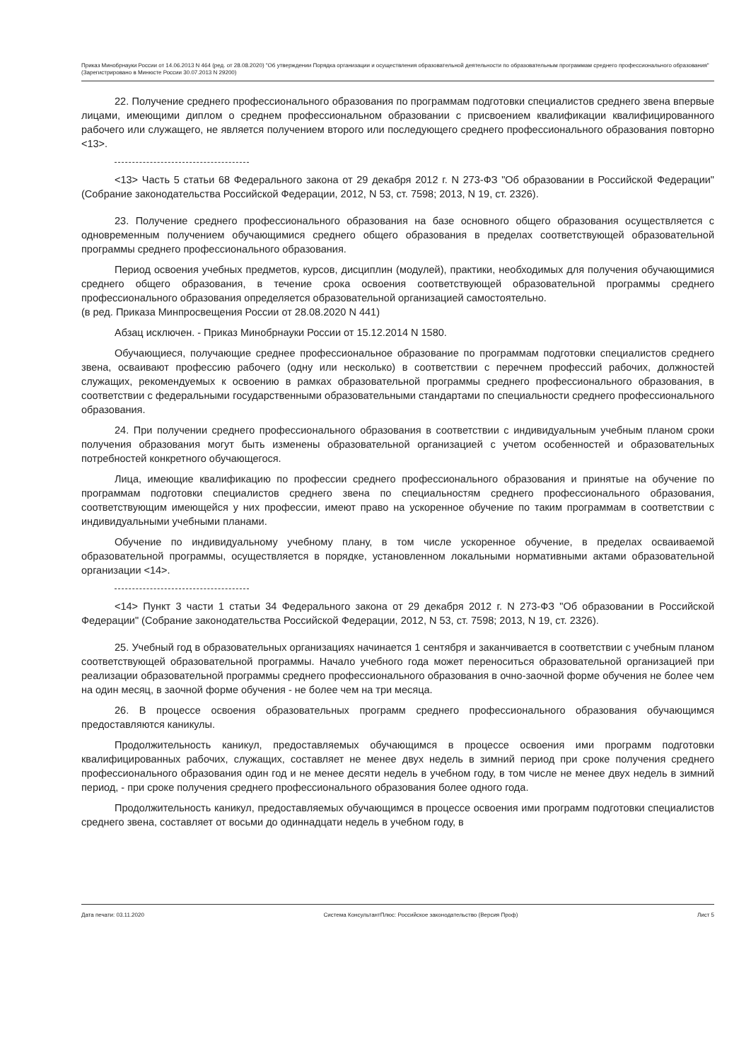Приказ Минобрнауки России от 14.06.2013 N 464 (ред. от 28.08.2020) "Об утверждении Порядка организации и осуществления образовательной деятельности по образовательным программам среднего профессионального образования" (Зарегистрировано в Минюсте России 30.07.2013 N 29200)
22. Получение среднего профессионального образования по программам подготовки специалистов среднего звена впервые лицами, имеющими диплом о среднем профессиональном образовании с присвоением квалификации квалифицированного рабочего или служащего, не является получением второго или последующего среднего профессионального образования повторно <13>.
<13> Часть 5 статьи 68 Федерального закона от 29 декабря 2012 г. N 273-ФЗ "Об образовании в Российской Федерации" (Собрание законодательства Российской Федерации, 2012, N 53, ст. 7598; 2013, N 19, ст. 2326).
23. Получение среднего профессионального образования на базе основного общего образования осуществляется с одновременным получением обучающимися среднего общего образования в пределах соответствующей образовательной программы среднего профессионального образования.
Период освоения учебных предметов, курсов, дисциплин (модулей), практики, необходимых для получения обучающимися среднего общего образования, в течение срока освоения соответствующей образовательной программы среднего профессионального образования определяется образовательной организацией самостоятельно.
(в ред. Приказа Минпросвещения России от 28.08.2020 N 441)
Абзац исключен. - Приказ Минобрнауки России от 15.12.2014 N 1580.
Обучающиеся, получающие среднее профессиональное образование по программам подготовки специалистов среднего звена, осваивают профессию рабочего (одну или несколько) в соответствии с перечнем профессий рабочих, должностей служащих, рекомендуемых к освоению в рамках образовательной программы среднего профессионального образования, в соответствии с федеральными государственными образовательными стандартами по специальности среднего профессионального образования.
24. При получении среднего профессионального образования в соответствии с индивидуальным учебным планом сроки получения образования могут быть изменены образовательной организацией с учетом особенностей и образовательных потребностей конкретного обучающегося.
Лица, имеющие квалификацию по профессии среднего профессионального образования и принятые на обучение по программам подготовки специалистов среднего звена по специальностям среднего профессионального образования, соответствующим имеющейся у них профессии, имеют право на ускоренное обучение по таким программам в соответствии с индивидуальными учебными планами.
Обучение по индивидуальному учебному плану, в том числе ускоренное обучение, в пределах осваиваемой образовательной программы, осуществляется в порядке, установленном локальными нормативными актами образовательной организации <14>.
<14> Пункт 3 части 1 статьи 34 Федерального закона от 29 декабря 2012 г. N 273-ФЗ "Об образовании в Российской Федерации" (Собрание законодательства Российской Федерации, 2012, N 53, ст. 7598; 2013, N 19, ст. 2326).
25. Учебный год в образовательных организациях начинается 1 сентября и заканчивается в соответствии с учебным планом соответствующей образовательной программы. Начало учебного года может переноситься образовательной организацией при реализации образовательной программы среднего профессионального образования в очно-заочной форме обучения не более чем на один месяц, в заочной форме обучения - не более чем на три месяца.
26. В процессе освоения образовательных программ среднего профессионального образования обучающимся предоставляются каникулы.
Продолжительность каникул, предоставляемых обучающимся в процессе освоения ими программ подготовки квалифицированных рабочих, служащих, составляет не менее двух недель в зимний период при сроке получения среднего профессионального образования один год и не менее десяти недель в учебном году, в том числе не менее двух недель в зимний период, - при сроке получения среднего профессионального образования более одного года.
Продолжительность каникул, предоставляемых обучающимся в процессе освоения ими программ подготовки специалистов среднего звена, составляет от восьми до одиннадцати недель в учебном году, в
Дата печати: 03.11.2020 Система КонсультантПлюс: Российское законодательство (Версия Проф) Лист 5